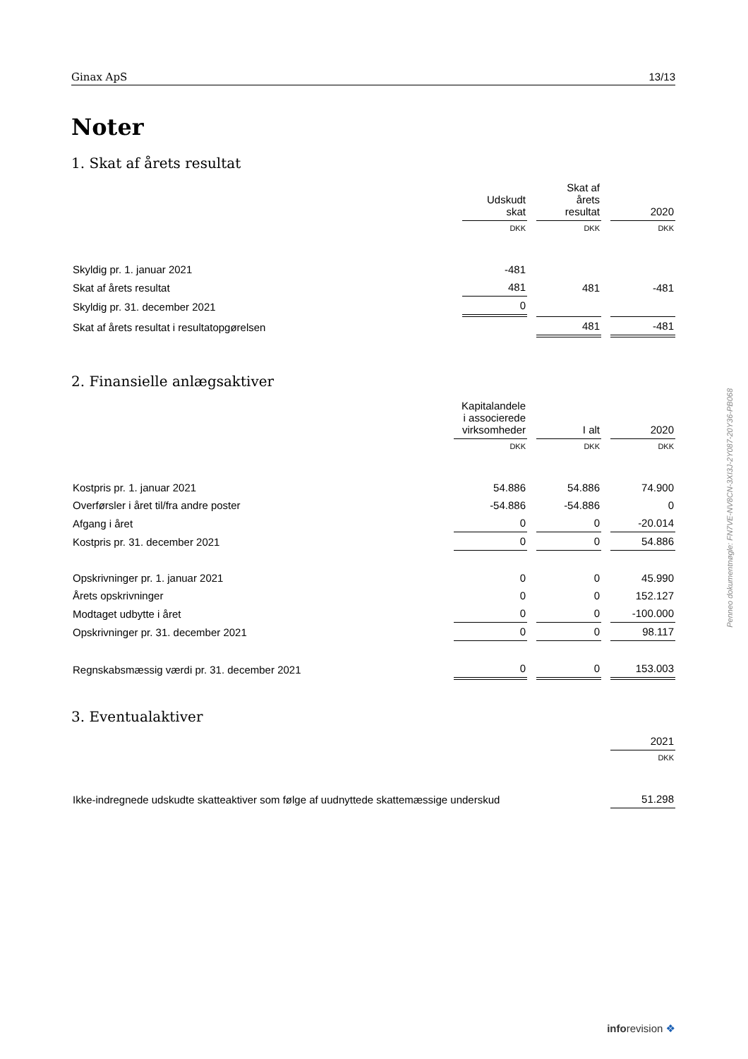Ginax ApS 13/13
Noter
1. Skat af årets resultat
| | Udskudt skat | Skat af årets resultat | 2020 |
| --- | --- | --- | --- |
| | DKK | DKK | DKK |
| Skyldig pr. 1. januar 2021 | -481 | | |
| Skat af årets resultat | 481 | 481 | -481 |
| Skyldig pr. 31. december 2021 | 0 | | |
| Skat af årets resultat i resultatopgørelsen | | 481 | -481 |
2. Finansielle anlægsaktiver
| | Kapitalandele i associerede virksomheder | I alt | 2020 |
| --- | --- | --- | --- |
| | DKK | DKK | DKK |
| Kostpris pr. 1. januar 2021 | 54.886 | 54.886 | 74.900 |
| Overførsler i året til/fra andre poster | -54.886 | -54.886 | 0 |
| Afgang i året | 0 | 0 | -20.014 |
| Kostpris pr. 31. december 2021 | 0 | 0 | 54.886 |
| Opskrivninger pr. 1. januar 2021 | 0 | 0 | 45.990 |
| Årets opskrivninger | 0 | 0 | 152.127 |
| Modtaget udbytte i året | 0 | 0 | -100.000 |
| Opskrivninger pr. 31. december 2021 | 0 | 0 | 98.117 |
| Regnskabsmæssig værdi pr. 31. december 2021 | 0 | 0 | 153.003 |
3. Eventualaktiver
| | 2021 |
| --- | --- |
| | DKK |
| Ikke-indregnede udskudte skatteaktiver som følge af uudnyttede skattemæssige underskud | 51.298 |
Penneo dokumentnøgle: FN7VE-NV8CN-3XI3J-2Y087-20Y36-PB068
inforevision ❖